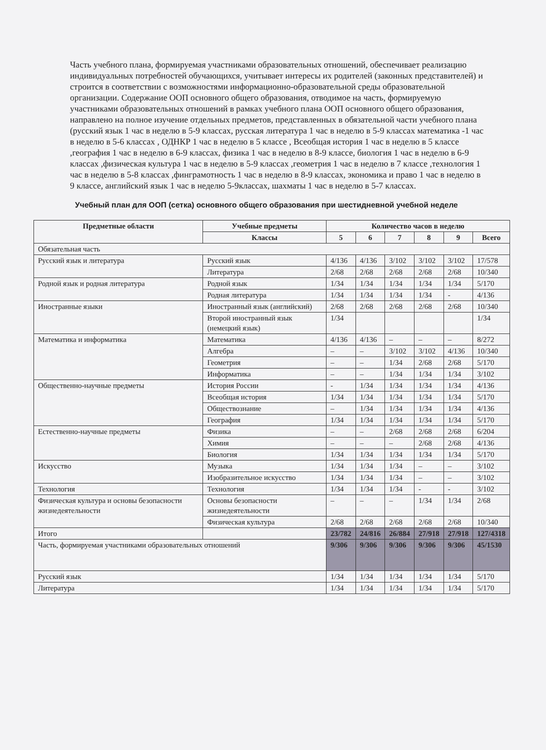Часть учебного плана, формируемая участниками образовательных отношений, обеспечивает реализацию индивидуальных потребностей обучающихся, учитывает интересы их родителей (законных представителей) и строится в соответствии с возможностями информационно-образовательной среды образовательной организации. Содержание ООП основного общего образования, отводимое на часть, формируемую участниками образовательных отношений в рамках учебного плана ООП основного общего образования, направлено на полное изучение отдельных предметов, представленных в обязательной части учебного плана (русский язык 1 час в неделю в 5-9 классах, русская литература 1 час в неделю в 5-9 классах математика -1 час в неделю в 5-6 классах , ОДНКР 1 час в неделю в 5 классе , Всеобщая история 1 час в неделю в 5 классе ,география 1 час в неделю в 6-9 классах, физика 1 час в неделю в 8-9 классе, биология 1 час в неделю в 6-9 классах ,физическая культура 1 час в неделю в 5-9 классах ,геометрия 1 час в неделю в 7 классе ,технология 1 час в неделю в 5-8 классах ,финграмотность 1 час в неделю в 8-9 классах, экономика и право 1 час в неделю в 9 классе, английский язык 1 час в неделю 5-9классах, шахматы 1 час в неделю в 5-7 классах.
Учебный план для ООП (сетка) основного общего образования при шестидневной учебной неделе
| Предметные области | Учебные предметы | Количество часов в неделю | | | | | |
| --- | --- | --- | --- | --- | --- | --- | --- |
| | Классы | 5 | 6 | 7 | 8 | 9 | Всего |
| Обязательная часть | | | | | | | |
| Русский язык и литература | Русский язык | 4/136 | 4/136 | 3/102 | 3/102 | 3/102 | 17/578 |
| | Литература | 2/68 | 2/68 | 2/68 | 2/68 | 2/68 | 10/340 |
| Родной язык и родная литература | Родной язык | 1/34 | 1/34 | 1/34 | 1/34 | 1/34 | 5/170 |
| | Родная литература | 1/34 | 1/34 | 1/34 | 1/34 | - | 4/136 |
| Иностранные языки | Иностранный язык (английский) | 2/68 | 2/68 | 2/68 | 2/68 | 2/68 | 10/340 |
| | Второй иностранный язык (немецкий язык) | 1/34 | | | | | 1/34 |
| Математика и информатика | Математика | 4/136 | 4/136 | – | – | – | 8/272 |
| | Алгебра | – | – | 3/102 | 3/102 | 4/136 | 10/340 |
| | Геометрия | – | – | 1/34 | 2/68 | 2/68 | 5/170 |
| | Информатика | – | – | 1/34 | 1/34 | 1/34 | 3/102 |
| Общественно-научные предметы | История России | - | 1/34 | 1/34 | 1/34 | 1/34 | 4/136 |
| | Всеобщая история | 1/34 | 1/34 | 1/34 | 1/34 | 1/34 | 5/170 |
| | Обществознание | – | 1/34 | 1/34 | 1/34 | 1/34 | 4/136 |
| | География | 1/34 | 1/34 | 1/34 | 1/34 | 1/34 | 5/170 |
| Естественно-научные предметы | Физика | – | – | 2/68 | 2/68 | 2/68 | 6/204 |
| | Химия | – | – | – | 2/68 | 2/68 | 4/136 |
| | Биология | 1/34 | 1/34 | 1/34 | 1/34 | 1/34 | 5/170 |
| Искусство | Музыка | 1/34 | 1/34 | 1/34 | – | – | 3/102 |
| | Изобразительное искусство | 1/34 | 1/34 | 1/34 | – | – | 3/102 |
| Технология | Технология | 1/34 | 1/34 | 1/34 | - | - | 3/102 |
| Физическая культура и основы безопасности жизнедеятельности | Основы безопасности жизнедеятельности | – | – | – | 1/34 | 1/34 | 2/68 |
| | Физическая культура | 2/68 | 2/68 | 2/68 | 2/68 | 2/68 | 10/340 |
| Итого | | 23/782 | 24/816 | 26/884 | 27/918 | 27/918 | 127/4318 |
| Часть, формируемая участниками образовательных отношений | | 9/306 | 9/306 | 9/306 | 9/306 | 9/306 | 45/1530 |
| Русский язык | | 1/34 | 1/34 | 1/34 | 1/34 | 1/34 | 5/170 |
| Литература | | 1/34 | 1/34 | 1/34 | 1/34 | 1/34 | 5/170 |